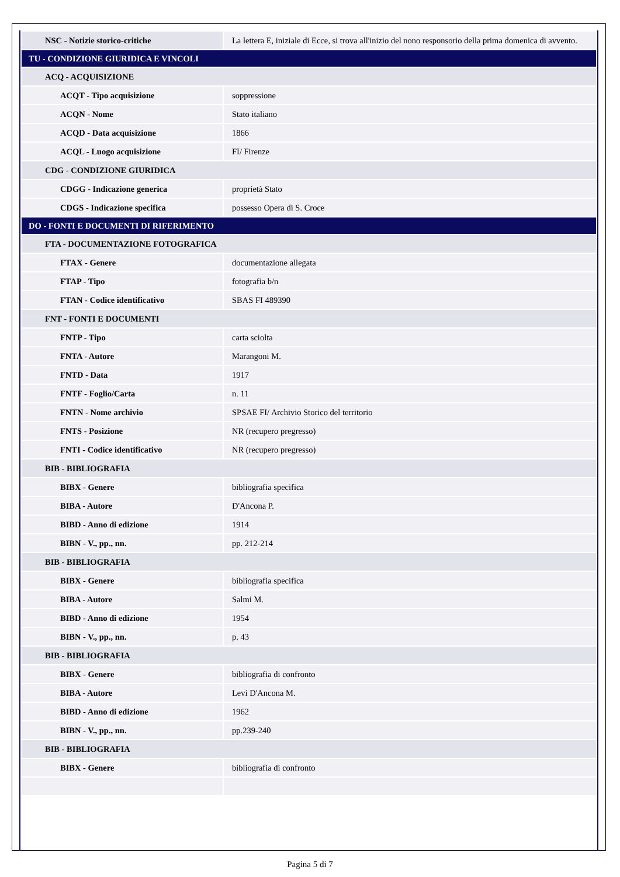| NSC - Notizie storico-critiche | La lettera E, iniziale di Ecce, si trova all'inizio del nono responsorio della prima domenica di avvento. |
| TU - CONDIZIONE GIURIDICA E VINCOLI | |
| ACQ - ACQUISIZIONE | |
| ACQT - Tipo acquisizione | soppressione |
| ACQN - Nome | Stato italiano |
| ACQD - Data acquisizione | 1866 |
| ACQL - Luogo acquisizione | FI/ Firenze |
| CDG - CONDIZIONE GIURIDICA | |
| CDGG - Indicazione generica | proprietà Stato |
| CDGS - Indicazione specifica | possesso Opera di S. Croce |
| DO - FONTI E DOCUMENTI DI RIFERIMENTO | |
| FTA - DOCUMENTAZIONE FOTOGRAFICA | |
| FTAX - Genere | documentazione allegata |
| FTAP - Tipo | fotografia b/n |
| FTAN - Codice identificativo | SBAS FI 489390 |
| FNT - FONTI E DOCUMENTI | |
| FNTP - Tipo | carta sciolta |
| FNTA - Autore | Marangoni M. |
| FNTD - Data | 1917 |
| FNTF - Foglio/Carta | n. 11 |
| FNTN - Nome archivio | SPSAE FI/ Archivio Storico del territorio |
| FNTS - Posizione | NR (recupero pregresso) |
| FNTI - Codice identificativo | NR (recupero pregresso) |
| BIB - BIBLIOGRAFIA | |
| BIBX - Genere | bibliografia specifica |
| BIBA - Autore | D'Ancona P. |
| BIBD - Anno di edizione | 1914 |
| BIBN - V., pp., nn. | pp. 212-214 |
| BIB - BIBLIOGRAFIA | |
| BIBX - Genere | bibliografia specifica |
| BIBA - Autore | Salmi M. |
| BIBD - Anno di edizione | 1954 |
| BIBN - V., pp., nn. | p. 43 |
| BIB - BIBLIOGRAFIA | |
| BIBX - Genere | bibliografia di confronto |
| BIBA - Autore | Levi D'Ancona M. |
| BIBD - Anno di edizione | 1962 |
| BIBN - V., pp., nn. | pp.239-240 |
| BIB - BIBLIOGRAFIA | |
| BIBX - Genere | bibliografia di confronto |
Pagina 5 di 7